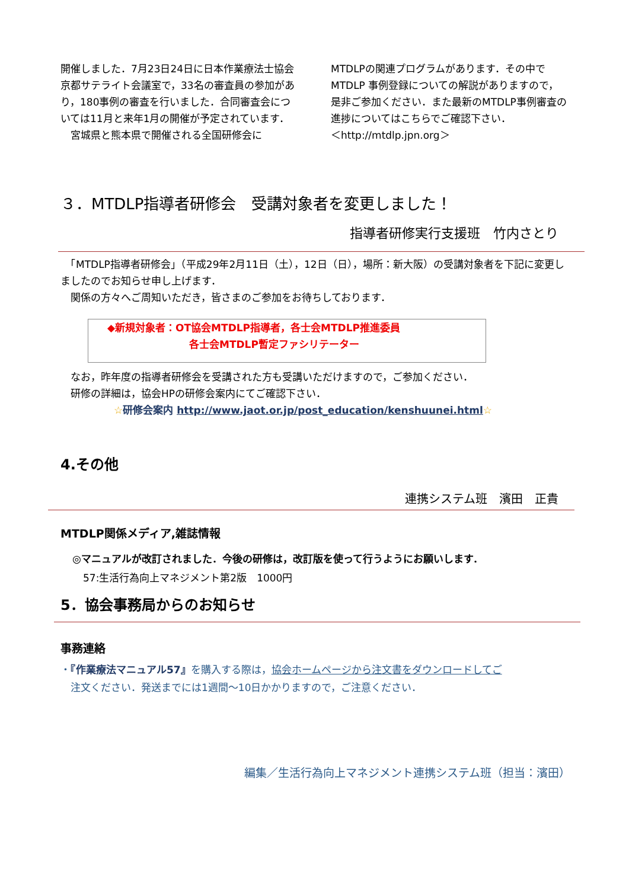開催しました．7月23日24日に日本作業療法士協会京都サテライト会議室で，33名の審査員の参加があり，180事例の審査を行いました．合同審査会については11月と来年1月の開催が予定されています．
　宮城県と熊本県で開催される全国研修会に
MTDLPの関連プログラムがあります．その中でMTDLP 事例登録についての解説がありますので，是非ご参加ください．また最新のMTDLP事例審査の進捗についてはこちらでご確認下さい．
＜http://mtdlp.jpn.org＞
３．MTDLP指導者研修会　受講対象者を変更しました！
指導者研修実行支援班　竹内さとり
　「MTDLP指導者研修会」（平成29年2月11日（土），12日（日），場所：新大阪）の受講対象者を下記に変更しましたのでお知らせ申し上げます．
　関係の方々へご周知いただき，皆さまのご参加をお待ちしております．
◆新規対象者：OT協会MTDLP指導者，各士会MTDLP推進委員
各士会MTDLP暫定ファシリテーター
　なお，昨年度の指導者研修会を受講された方も受講いただけますので，ご参加ください．
　研修の詳細は，協会HPの研修会案内にてご確認下さい．
☆研修会案内 http://www.jaot.or.jp/post_education/kenshuunei.html☆
4.その他
連携システム班　濱田　正貴
MTDLP関係メディア,雑誌情報
◎マニュアルが改訂されました．今後の研修は，改訂版を使って行うようにお願いします．
57:生活行為向上マネジメント第2版　1000円
5．協会事務局からのお知らせ
事務連絡
・『作業療法マニュアル57』を購入する際は，協会ホームページから注文書をダウンロードしてご
　注文ください．発送までには1週間～10日かかりますので，ご注意ください．
編集／生活行為向上マネジメント連携システム班（担当：濱田）